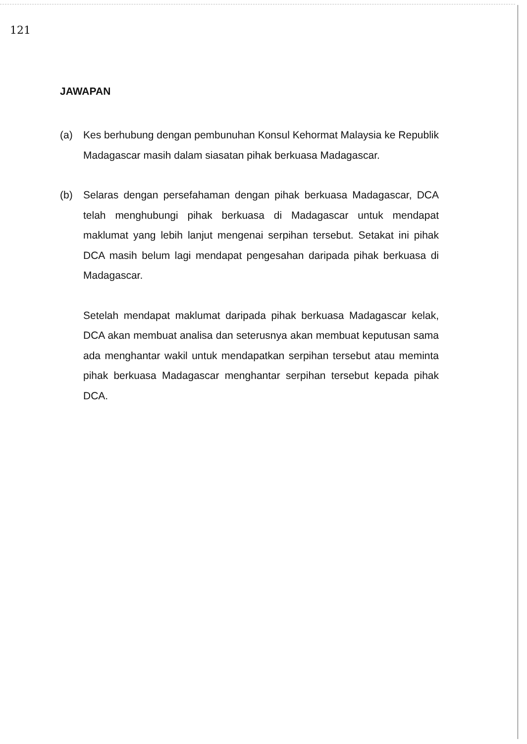121
JAWAPAN
(a) Kes berhubung dengan pembunuhan Konsul Kehormat Malaysia ke Republik Madagascar masih dalam siasatan pihak berkuasa Madagascar.
(b) Selaras dengan persefahaman dengan pihak berkuasa Madagascar, DCA telah menghubungi pihak berkuasa di Madagascar untuk mendapat maklumat yang lebih lanjut mengenai serpihan tersebut. Setakat ini pihak DCA masih belum lagi mendapat pengesahan daripada pihak berkuasa di Madagascar.
Setelah mendapat maklumat daripada pihak berkuasa Madagascar kelak, DCA akan membuat analisa dan seterusnya akan membuat keputusan sama ada menghantar wakil untuk mendapatkan serpihan tersebut atau meminta pihak berkuasa Madagascar menghantar serpihan tersebut kepada pihak DCA.